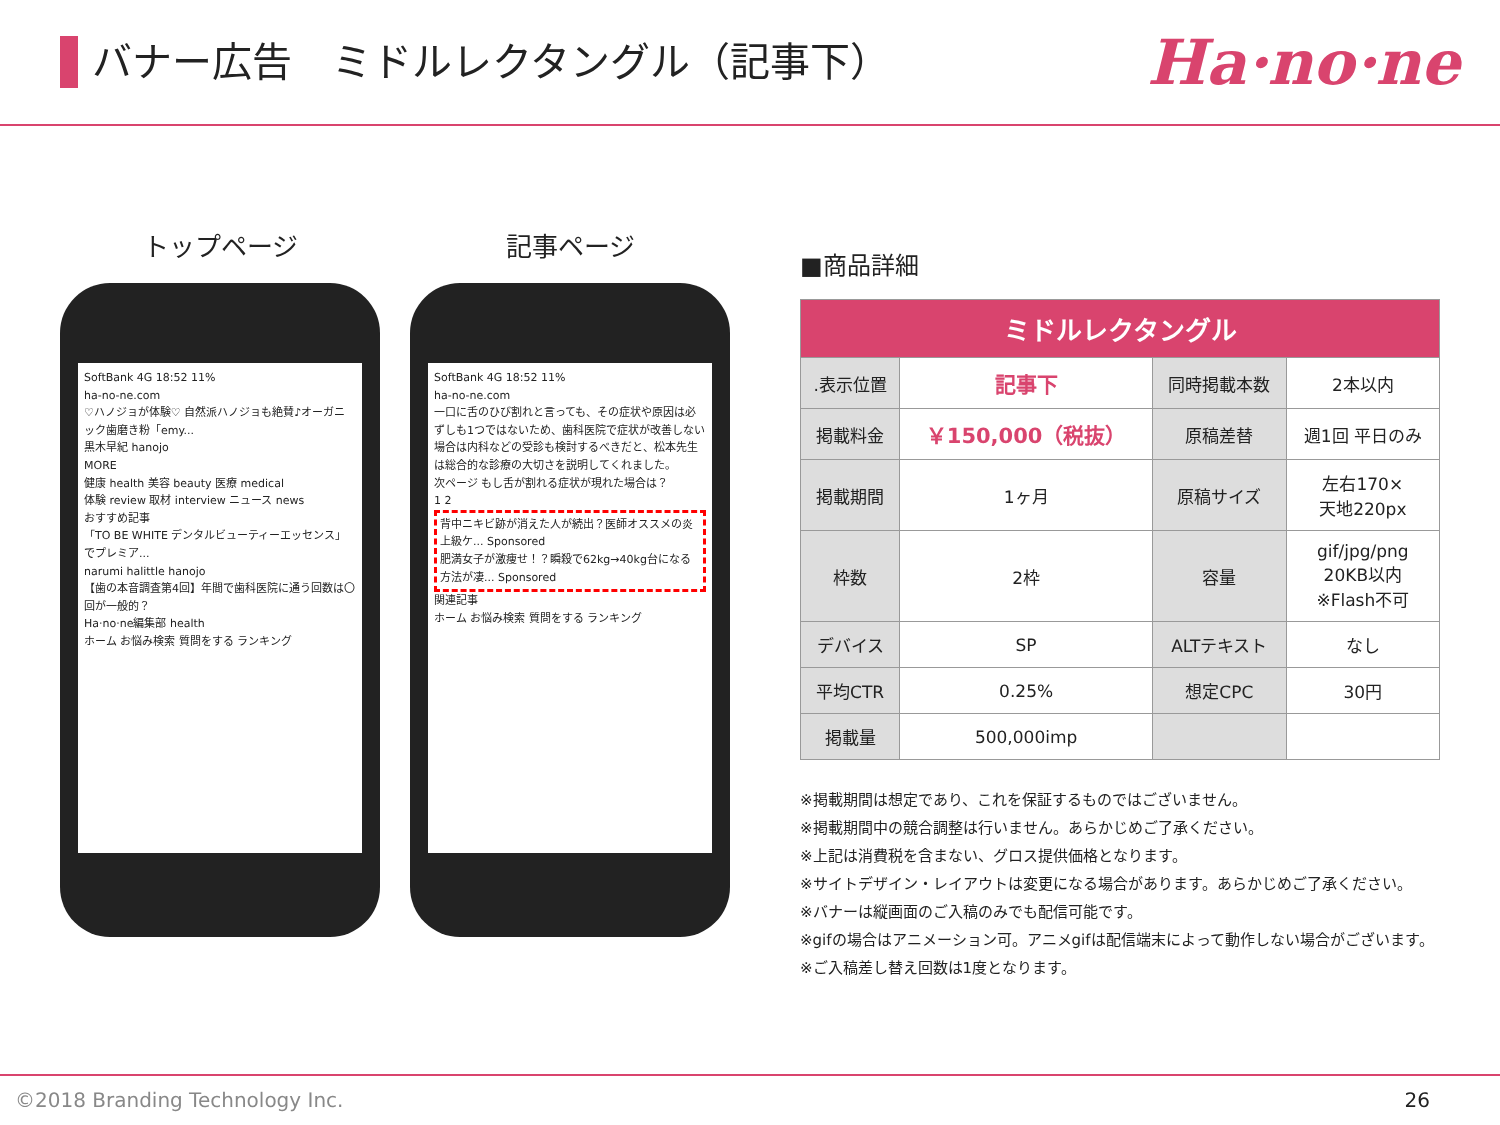バナー広告　ミドルレクタングル（記事下）
Ha·no·ne
トップページ
SoftBank 4G 18:52 11%
ha-no-ne.com
♡ハノジョが体験♡ 自然派ハノジョも絶賛♪オーガニック歯磨き粉「emy...
黒木早紀 hanojo
MORE
健康 health 美容 beauty 医療 medical
体験 review 取材 interview ニュース news
おすすめ記事
「TO BE WHITE デンタルビューティーエッセンス」でプレミア...
narumi halittle hanojo
【歯の本音調査第4回】年間で歯科医院に通う回数は〇回が一般的？
Ha·no·ne編集部 health
ホーム お悩み検索 質問をする ランキング
記事ページ
SoftBank 4G 18:52 11%
ha-no-ne.com
一口に舌のひび割れと言っても、その症状や原因は必ずしも1つではないため、歯科医院で症状が改善しない場合は内科などの受診も検討するべきだと、松本先生は総合的な診療の大切さを説明してくれました。
次ページ もし舌が割れる症状が現れた場合は？
1 2
背中ニキビ跡が消えた人が続出？医師オススメの炎上級ケ... Sponsored
肥満女子が激痩せ！？瞬殺で62kg→40kg台になる方法が凄... Sponsored
関連記事
ホーム お悩み検索 質問をする ランキング
■商品詳細
| ミドルレクタングル | | | |
| --- | --- | --- | --- |
| .表示位置 | 記事下 | 同時掲載本数 | 2本以内 |
| 掲載料金 | ￥150,000（税抜） | 原稿差替 | 週1回 平日のみ |
| 掲載期間 | 1ヶ月 | 原稿サイズ | 左右170× 天地220px |
| 枠数 | 2枠 | 容量 | gif/jpg/png 20KB以内 ※Flash不可 |
| デバイス | SP | ALTテキスト | なし |
| 平均CTR | 0.25% | 想定CPC | 30円 |
| 掲載量 | 500,000imp | | |
※掲載期間は想定であり、これを保証するものではございません。
※掲載期間中の競合調整は行いません。あらかじめご了承ください。
※上記は消費税を含まない、グロス提供価格となります。
※サイトデザイン・レイアウトは変更になる場合があります。あらかじめご了承ください。
※バナーは縦画面のご入稿のみでも配信可能です。
※gifの場合はアニメーション可。アニメgifは配信端末によって動作しない場合がございます。
※ご入稿差し替え回数は1度となります。
©2018 Branding Technology Inc. 26